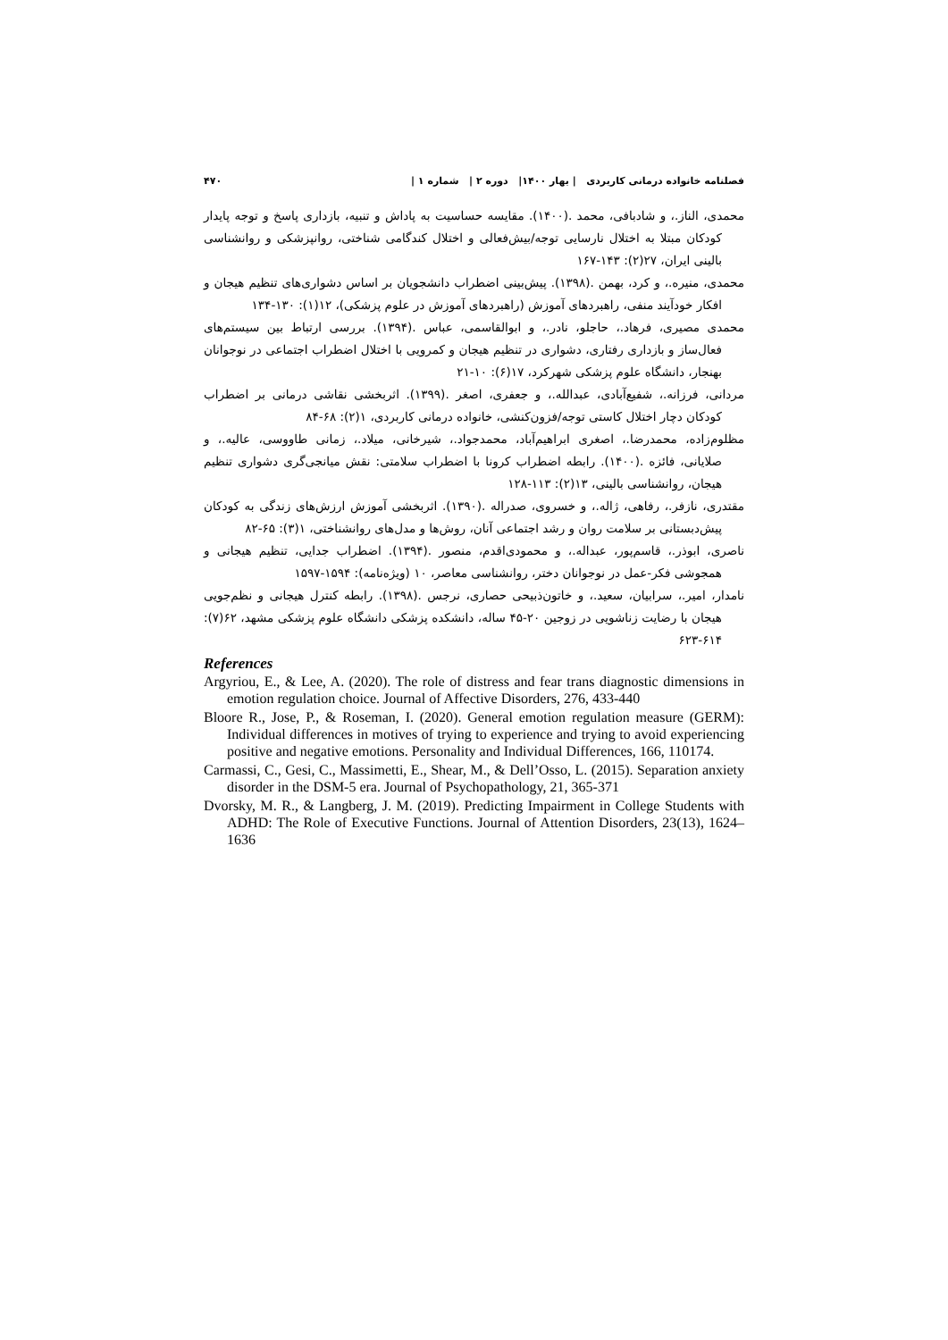فصلنامه خانواده درمانی کاربردی | بهار ۱۴۰۰| دوره ۲ | شماره ۱ | ۴۷۰
محمدی، الناز.، و شادبافی، محمد .(۱۴۰۰). مقایسه حساسیت به پاداش و تنبیه، بازداری پاسخ و توجه پایدار کودکان مبتلا به اختلال نارسایی توجه/بیش‌فعالی و اختلال کندگامی شناختی، روانپزشکی و روانشناسی بالینی ایران، ۲۷(۲): ۱۴۳-۱۶۷
محمدی، منیره.، و کرد، بهمن .(۱۳۹۸). پیش‌بینی اضطراب دانشجویان بر اساس دشواری‌های تنظیم هیجان و افکار خودآیند منفی، راهبردهای آموزش (راهبردهای آموزش در علوم پزشکی)، ۱۲(۱): ۱۳۰-۱۳۴
محمدی مصیری، فرهاد.، حاجلو، نادر.، و ابوالقاسمی، عباس .(۱۳۹۴). بررسی ارتباط بین سیستم‌های فعال‌ساز و بازداری رفتاری، دشواری در تنظیم هیجان و کمرویی با اختلال اضطراب اجتماعی در نوجوانان بهنجار، دانشگاه علوم پزشکی شهرکرد، ۱۷(۶): ۱۰-۲۱
مردانی، فرزانه.، شفیع‌آبادی، عبدالله.، و جعفری، اصغر .(۱۳۹۹). اثربخشی نقاشی درمانی بر اضطراب کودکان دچار اختلال کاستی توجه/فزون‌کنشی، خانواده درمانی کاربردی، ۱(۲): ۶۸-۸۴
مظلوم‌زاده، محمدرضا.، اصغری ابراهیم‌آباد، محمدجواد.، شیرخانی، میلاد.، زمانی طاووسی، عالیه.، و صلایانی، فائزه .(۱۴۰۰). رابطه اضطراب کرونا با اضطراب سلامتی: نقش میانجی‌گری دشواری تنظیم هیجان، روانشناسی بالینی، ۱۳(۲): ۱۱۳-۱۲۸
مقتدری، نازفر.، رفاهی، ژاله.، و خسروی، صدراله .(۱۳۹۰). اثربخشی آموزش ارزش‌های زندگی به کودکان پیش‌دبستانی بر سلامت روان و رشد اجتماعی آنان، روش‌ها و مدل‌های روانشناختی، ۱(۳): ۶۵-۸۲
ناصری، ابوذر.، قاسم‌پور، عبداله.، و محمودی‌اقدم، منصور .(۱۳۹۴). اضطراب جدایی، تنظیم هیجانی و همجوشی فکر-عمل در نوجوانان دختر، روانشناسی معاصر، ۱۰ (ویژه‌نامه): ۱۵۹۴-۱۵۹۷
نامدار، امیر.، سرابیان، سعید.، و خاتون‌ذبیحی حصاری، نرجس .(۱۳۹۸). رابطه کنترل هیجانی و نظم‌جویی هیجان با رضایت زناشویی در زوجین ۲۰-۴۵ ساله، دانشکده پزشکی دانشگاه علوم پزشکی مشهد، ۶۲(۷): ۶۱۴-۶۲۳
References
Argyriou, E., & Lee, A. (2020). The role of distress and fear trans diagnostic dimensions in emotion regulation choice. Journal of Affective Disorders, 276, 433-440
Bloore R., Jose, P., & Roseman, I. (2020). General emotion regulation measure (GERM): Individual differences in motives of trying to experience and trying to avoid experiencing positive and negative emotions. Personality and Individual Differences, 166, 110174.
Carmassi, C., Gesi, C., Massimetti, E., Shear, M., & Dell’Osso, L. (2015). Separation anxiety disorder in the DSM-5 era. Journal of Psychopathology, 21, 365-371
Dvorsky, M. R., & Langberg, J. M. (2019). Predicting Impairment in College Students with ADHD: The Role of Executive Functions. Journal of Attention Disorders, 23(13), 1624–1636